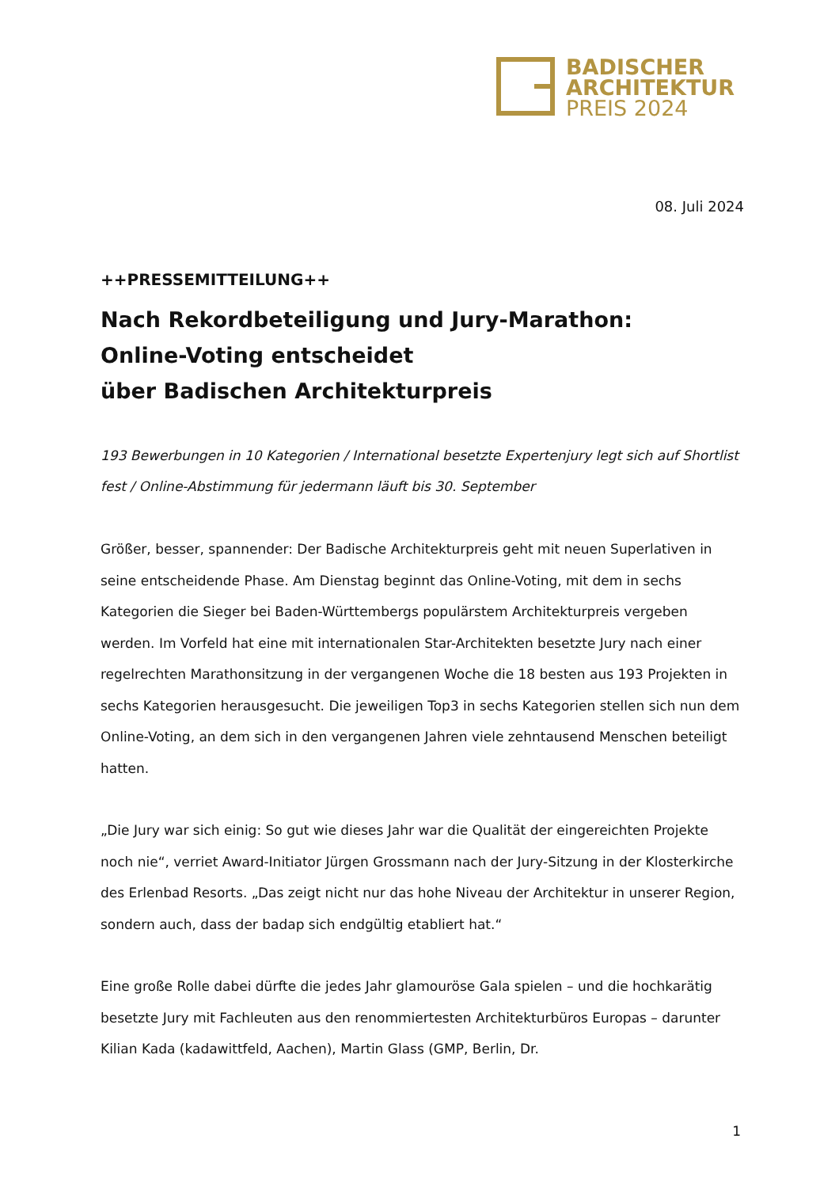BADISCHER
ARCHITEKTUR
PREIS 2024
08. Juli 2024
++PRESSEMITTEILUNG++
Nach Rekordbeteiligung und Jury-Marathon:
Online-Voting entscheidet
über Badischen Architekturpreis
193 Bewerbungen in 10 Kategorien / International besetzte Expertenjury legt sich auf Shortlist fest / Online-Abstimmung für jedermann läuft bis 30. September
Größer, besser, spannender: Der Badische Architekturpreis geht mit neuen Superlativen in seine entscheidende Phase. Am Dienstag beginnt das Online-Voting, mit dem in sechs Kategorien die Sieger bei Baden-Württembergs populärstem Architekturpreis vergeben werden. Im Vorfeld hat eine mit internationalen Star-Architekten besetzte Jury nach einer regelrechten Marathonsitzung in der vergangenen Woche die 18 besten aus 193 Projekten in sechs Kategorien herausgesucht. Die jeweiligen Top3 in sechs Kategorien stellen sich nun dem Online-Voting, an dem sich in den vergangenen Jahren viele zehntausend Menschen beteiligt hatten.
„Die Jury war sich einig: So gut wie dieses Jahr war die Qualität der eingereichten Projekte noch nie“, verriet Award-Initiator Jürgen Grossmann nach der Jury-Sitzung in der Klosterkirche des Erlenbad Resorts. „Das zeigt nicht nur das hohe Niveau der Architektur in unserer Region, sondern auch, dass der badap sich endgültig etabliert hat.“
Eine große Rolle dabei dürfte die jedes Jahr glamouröse Gala spielen – und die hochkarätig besetzte Jury mit Fachleuten aus den renommiertesten Architekturbüros Europas – darunter Kilian Kada (kadawittfeld, Aachen), Martin Glass (GMP, Berlin, Dr.
1